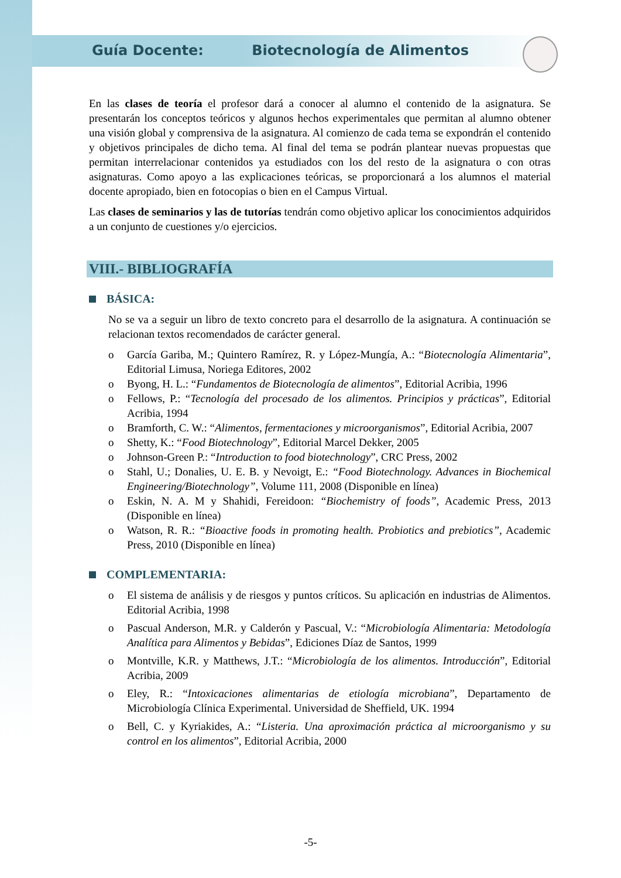Guía Docente: Biotecnología de Alimentos
En las clases de teoría el profesor dará a conocer al alumno el contenido de la asignatura. Se presentarán los conceptos teóricos y algunos hechos experimentales que permitan al alumno obtener una visión global y comprensiva de la asignatura. Al comienzo de cada tema se expondrán el contenido y objetivos principales de dicho tema. Al final del tema se podrán plantear nuevas propuestas que permitan interrelacionar contenidos ya estudiados con los del resto de la asignatura o con otras asignaturas. Como apoyo a las explicaciones teóricas, se proporcionará a los alumnos el material docente apropiado, bien en fotocopias o bien en el Campus Virtual.
Las clases de seminarios y las de tutorías tendrán como objetivo aplicar los conocimientos adquiridos a un conjunto de cuestiones y/o ejercicios.
VIII.- BIBLIOGRAFÍA
BÁSICA:
No se va a seguir un libro de texto concreto para el desarrollo de la asignatura. A continuación se relacionan textos recomendados de carácter general.
o García Gariba, M.; Quintero Ramírez, R. y López-Mungía, A.: “Biotecnología Alimentaria”, Editorial Limusa, Noriega Editores, 2002
o Byong, H. L.: “Fundamentos de Biotecnología de alimentos”, Editorial Acribia, 1996
o Fellows, P.: “Tecnología del procesado de los alimentos. Principios y prácticas”, Editorial Acribia, 1994
o Bramforth, C. W.: “Alimentos, fermentaciones y microorganismos”, Editorial Acribia, 2007
o Shetty, K.: “Food Biotechnology”, Editorial Marcel Dekker, 2005
o Johnson-Green P.: “Introduction to food biotechnology”, CRC Press, 2002
o Stahl, U.; Donalies, U. E. B. y Nevoigt, E.: “Food Biotechnology. Advances in Biochemical Engineering/Biotechnology”, Volume 111, 2008 (Disponible en línea)
o Eskin, N. A. M y Shahidi, Fereidoon: “Biochemistry of foods”, Academic Press, 2013 (Disponible en línea)
o Watson, R. R.: “Bioactive foods in promoting health. Probiotics and prebiotics”, Academic Press, 2010 (Disponible en línea)
COMPLEMENTARIA:
o El sistema de análisis y de riesgos y puntos críticos. Su aplicación en industrias de Alimentos. Editorial Acribia, 1998
o Pascual Anderson, M.R. y Calderón y Pascual, V.: “Microbiología Alimentaria: Metodología Analítica para Alimentos y Bebidas”, Ediciones Díaz de Santos, 1999
o Montville, K.R. y Matthews, J.T.: “Microbiología de los alimentos. Introducción”, Editorial Acribia, 2009
o Eley, R.: “Intoxicaciones alimentarias de etiología microbiana”, Departamento de Microbiología Clínica Experimental. Universidad de Sheffield, UK. 1994
o Bell, C. y Kyriakides, A.: “Listeria. Una aproximación práctica al microorganismo y su control en los alimentos”, Editorial Acribia, 2000
-5-